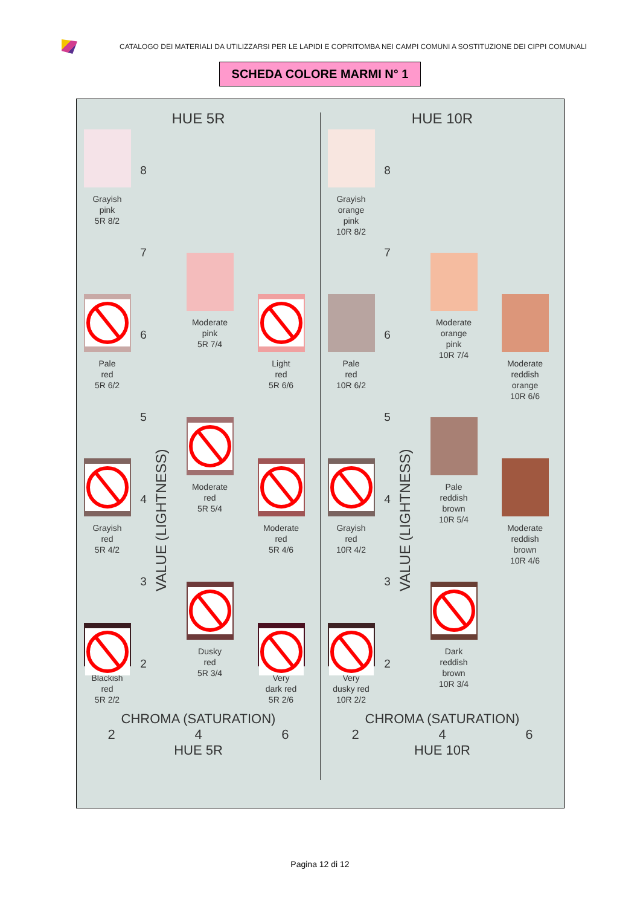CATALOGO DEI MATERIALI DA UTILIZZARSI PER LE LAPIDI E COPRITOMBA NEI CAMPI COMUNI A SOSTITUZIONE DEI CIPPI COMUNALI
SCHEDA COLORE MARMI N° 1
HUE 5R
Grayish
pink
5R 8/2
8
7
Moderate
pink
5R 7/4
Pale
red
5R 6/2
6
Light
red
5R 6/6
VALUE (LIGHTNESS)
5
Moderate
red
5R 5/4
Grayish
red
5R 4/2
4
Moderate
red
5R 4/6
3
Dusky
red
5R 3/4
Blackish
red
5R 2/2
2
Very
dark red
5R 2/6
CHROMA (SATURATION)
2 4 6
HUE 5R
HUE 10R
Grayish
orange
pink
10R 8/2
8
7
Moderate
orange
pink
10R 7/4
Pale
red
10R 6/2
6
Moderate
reddish
orange
10R 6/6
VALUE (LIGHTNESS)
5
Pale
reddish
brown
10R 5/4
Grayish
red
10R 4/2
4
Moderate
reddish
brown
10R 4/6
3
Dark
reddish
brown
10R 3/4
Very
dusky red
10R 2/2
2
CHROMA (SATURATION)
2 4 6
HUE 10R
Pagina 12 di 12